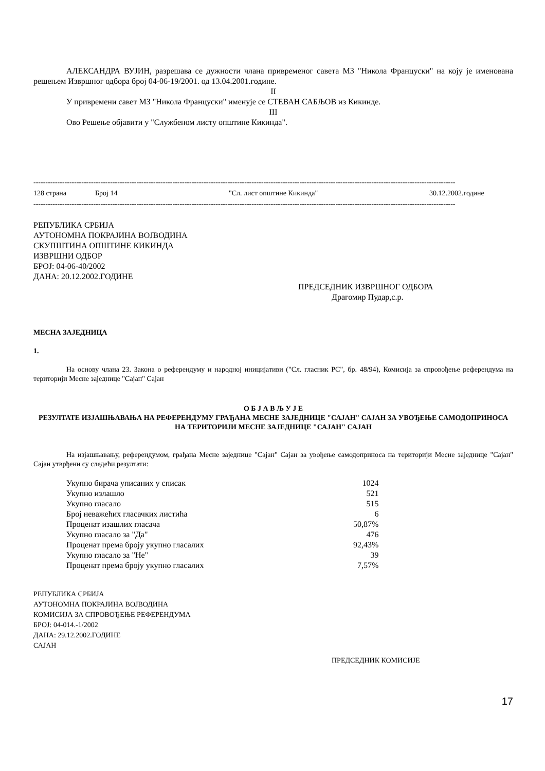АЛЕКСАНДРА ВУЈИН, разрешава се дужности члана привременог савета МЗ "Никола Француски" на коју је именована решењем Извршног одбора број 04-06-19/2001. од 13.04.2001.године.
II
У привремени савет МЗ "Никола Француски" именује се СТЕВАН САБЉОВ из Кикинде.
III
Ово Решење објавити у "Службеном листу општине Кикинда".
--------------------------------------------------------------------------------------------------------------------------------------------------------------------------------
128 страна Број 14 "Сл. лист општине Кикинда" 30.12.2002.године
--------------------------------------------------------------------------------------------------------------------------------------------------------------------------------
РЕПУБЛИКА СРБИЈА
АУТОНОМНА ПОКРАЈИНА ВОЈВОДИНА
СКУПШТИНА ОПШТИНЕ КИКИНДА
ИЗВРШНИ ОДБОР
БРОЈ: 04-06-40/2002
ДАНА: 20.12.2002.ГОДИНЕ
ПРЕДСЕДНИК ИЗВРШНОГ ОДБОРА
Драгомир Пудар,с.р.
МЕСНА ЗАЈЕДНИЦА
1.
На основу члана 23. Закона о референдуму и народној иницијативи ("Сл. гласник РС", бр. 48/94), Комисија за спровођење референдума на територији Месне заједнице "Сајан" Сајан
О Б Ј А В Љ У Ј Е
РЕЗУЛТАТЕ ИЗЈАШЊАВАЊА НА РЕФЕРЕНДУМУ ГРАЂАНА МЕСНЕ ЗАЈЕДНИЦЕ "САЈАН" САЈАН ЗА УВОЂЕЊЕ САМОДОПРИНОСА НА ТЕРИТОРИЈИ МЕСНЕ ЗАЈЕДНИЦЕ "САЈАН" САЈАН
На изјашњавању, референдумом, грађана Месне заједнице "Сајан" Сајан за увођење самодоприноса на територији Месне заједнице "Сајан" Сајан утврђени су следећи резултати:
| Укупно бирача уписаних у списак | 1024 |
| Укупно излашло | 521 |
| Укупно гласало | 515 |
| Број неважећих гласачких листића | 6 |
| Проценат изашлих гласача | 50,87% |
| Укупно гласало за "Да" | 476 |
| Проценат према броју укупно гласалих | 92,43% |
| Укупно гласало за "Не" | 39 |
| Проценат према броју укупно гласалих | 7,57% |
РЕПУБЛИКА СРБИЈА
АУТОНОМНА ПОКРАЈИНА ВОЈВОДИНА
КОМИСИЈА ЗА СПРОВОЂЕЊЕ РЕФЕРЕНДУМА
БРОЈ: 04-014.-1/2002
ДАНА: 29.12.2002.ГОДИНЕ
САЈАН
ПРЕДСЕДНИК КОМИСИЈЕ
17